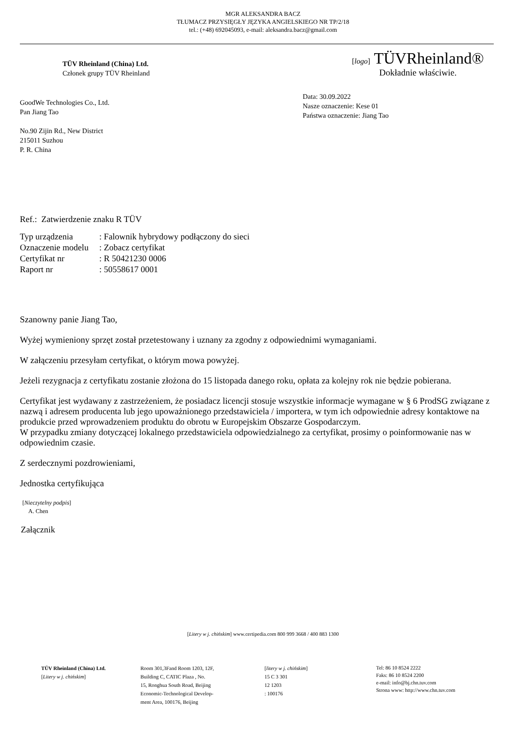MGR ALEKSANDRA BACZ
TŁUMACZ PRZYSIĘGŁY JĘZYKA ANGIELSKIEGO NR TP/2/18
tel.: (+48) 692045093, e-mail: aleksandra.bacz@gmail.com
TÜV Rheinland (China) Ltd.
Członek grupy TÜV Rheinland
[logo] TÜVRheinland®
Dokładnie właściwie.
GoodWe Technologies Co., Ltd.
Pan Jiang Tao
No.90 Zijin Rd., New District
215011 Suzhou
P. R. China
Data: 30.09.2022
Nasze oznaczenie: Kese 01
Państwa oznaczenie: Jiang Tao
Ref.: Zatwierdzenie znaku R TÜV
| Typ urządzenia | : Falownik hybrydowy podłączony do sieci |
| Oznaczenie modelu | : Zobacz certyfikat |
| Certyfikat nr | : R 50421230 0006 |
| Raport nr | : 50558617 0001 |
Szanowny panie Jiang Tao,
Wyżej wymieniony sprzęt został przetestowany i uznany za zgodny z odpowiednimi wymaganiami.
W załączeniu przesyłam certyfikat, o którym mowa powyżej.
Jeżeli rezygnacja z certyfikatu zostanie złożona do 15 listopada danego roku, opłata za kolejny rok nie będzie pobierana.
Certyfikat jest wydawany z zastrzeżeniem, że posiadacz licencji stosuje wszystkie informacje wymagane w § 6 ProdSG związane z nazwą i adresem producenta lub jego upoważnionego przedstawiciela / importera, w tym ich odpowiednie adresy kontaktowe na produkcie przed wprowadzeniem produktu do obrotu w Europejskim Obszarze Gospodarczym.
W przypadku zmiany dotyczącej lokalnego przedstawiciela odpowiedzialnego za certyfikat, prosimy o poinformowanie nas w odpowiednim czasie.
Z serdecznymi pozdrowieniami,
Jednostka certyfikująca
[Nieczytelny podpis]
A. Chen
Załącznik
[Litery w j. chińskim] www.certipedia.com 800 999 3668 / 400 883 1300
TÜV Rheinland (China) Ltd.
[Litery w j. chińskim]
Room 301,3Fand Room 1203, 12F,
Building C, CATIC Plaza , No.
15, Ronghua South Road, Beijing
Economic-Technological Develop-
ment Area, 100176, Beijing
[litery w j. chińskim]
15 C 3 301
12 1203
: 100176
Tel: 86 10 8524 2222
Faks: 86 10 8524 2200
e-mail: info@bj.chn.tuv.com
Strona www: http://www.chn.tuv.com